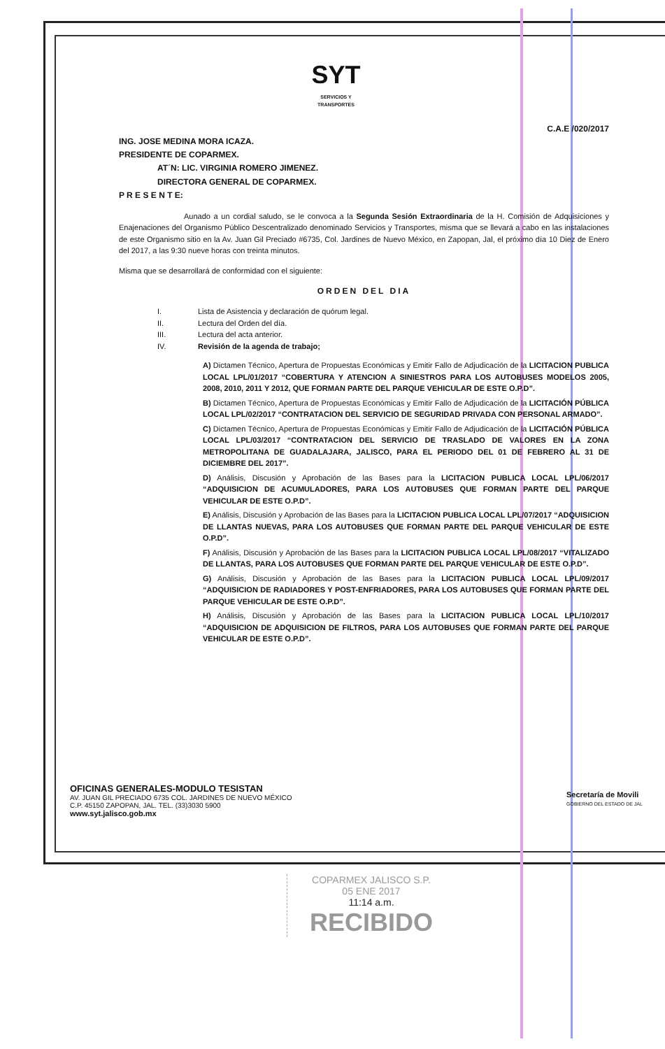SYT
SERVICIOS Y
TRANSPORTES
C.A.E /020/2017
ING. JOSE MEDINA MORA ICAZA.
PRESIDENTE DE COPARMEX.
AT´N: LIC. VIRGINIA ROMERO JIMENEZ.
DIRECTORA GENERAL DE COPARMEX.
P R E S E N T E:
Aunado a un cordial saludo, se le convoca a la Segunda Sesión Extraordinaria de la H. Comisión de Adquisiciones y Enajenaciones del Organismo Público Descentralizado denominado Servicios y Transportes, misma que se llevará a cabo en las instalaciones de este Organismo sitio en la Av. Juan Gil Preciado #6735, Col. Jardines de Nuevo México, en Zapopan, Jal, el próximo día 10 Diez de Enero del 2017, a las 9:30 nueve horas con treinta minutos.
Misma que se desarrollará de conformidad con el siguiente:
ORDEN DEL DIA
I. Lista de Asistencia y declaración de quórum legal.
II. Lectura del Orden del día.
III. Lectura del acta anterior.
IV. Revisión de la agenda de trabajo;
A) Dictamen Técnico, Apertura de Propuestas Económicas y Emitir Fallo de Adjudicación de la LICITACION PUBLICA LOCAL LPL/01/2017 “COBERTURA Y ATENCION A SINIESTROS PARA LOS AUTOBUSES MODELOS 2005, 2008, 2010, 2011 Y 2012, QUE FORMAN PARTE DEL PARQUE VEHICULAR DE ESTE O.P.D”.
B) Dictamen Técnico, Apertura de Propuestas Económicas y Emitir Fallo de Adjudicación de la LICITACIÓN PÚBLICA LOCAL LPL/02/2017 “CONTRATACION DEL SERVICIO DE SEGURIDAD PRIVADA CON PERSONAL ARMADO”.
C) Dictamen Técnico, Apertura de Propuestas Económicas y Emitir Fallo de Adjudicación de la LICITACIÓN PÚBLICA LOCAL LPL/03/2017 “CONTRATACION DEL SERVICIO DE TRASLADO DE VALORES EN LA ZONA METROPOLITANA DE GUADALAJARA, JALISCO, PARA EL PERIODO DEL 01 DE FEBRERO AL 31 DE DICIEMBRE DEL 2017”.
D) Análisis, Discusión y Aprobación de las Bases para la LICITACION PUBLICA LOCAL LPL/06/2017 “ADQUISICION DE ACUMULADORES, PARA LOS AUTOBUSES QUE FORMAN PARTE DEL PARQUE VEHICULAR DE ESTE O.P.D”.
E) Análisis, Discusión y Aprobación de las Bases para la LICITACION PUBLICA LOCAL LPL/07/2017 “ADQUISICION DE LLANTAS NUEVAS, PARA LOS AUTOBUSES QUE FORMAN PARTE DEL PARQUE VEHICULAR DE ESTE O.P.D”.
F) Análisis, Discusión y Aprobación de las Bases para la LICITACION PUBLICA LOCAL LPL/08/2017 “VITALIZADO DE LLANTAS, PARA LOS AUTOBUSES QUE FORMAN PARTE DEL PARQUE VEHICULAR DE ESTE O.P.D”.
G) Análisis, Discusión y Aprobación de las Bases para la LICITACION PUBLICA LOCAL LPL/09/2017 “ADQUISICION DE RADIADORES Y POST-ENFRIADORES, PARA LOS AUTOBUSES QUE FORMAN PARTE DEL PARQUE VEHICULAR DE ESTE O.P.D”.
H) Análisis, Discusión y Aprobación de las Bases para la LICITACION PUBLICA LOCAL LPL/10/2017 “ADQUISICION DE ADQUISICION DE FILTROS, PARA LOS AUTOBUSES QUE FORMAN PARTE DEL PARQUE VEHICULAR DE ESTE O.P.D”.
OFICINAS GENERALES-MODULO TESISTAN
AV. JUAN GIL PRECIADO 6735 COL. JARDINES DE NUEVO MÉXICO
C.P. 45150 ZAPOPAN, JAL. TEL. (33)3030 5900
www.syt.jalisco.gob.mx
Secretaría de Movili
GOBIERNO DEL ESTADO DE JAL
COPARMEX JALISCO S.P.
05 ENE 2017
11:14 a.m.
RECIBIDO